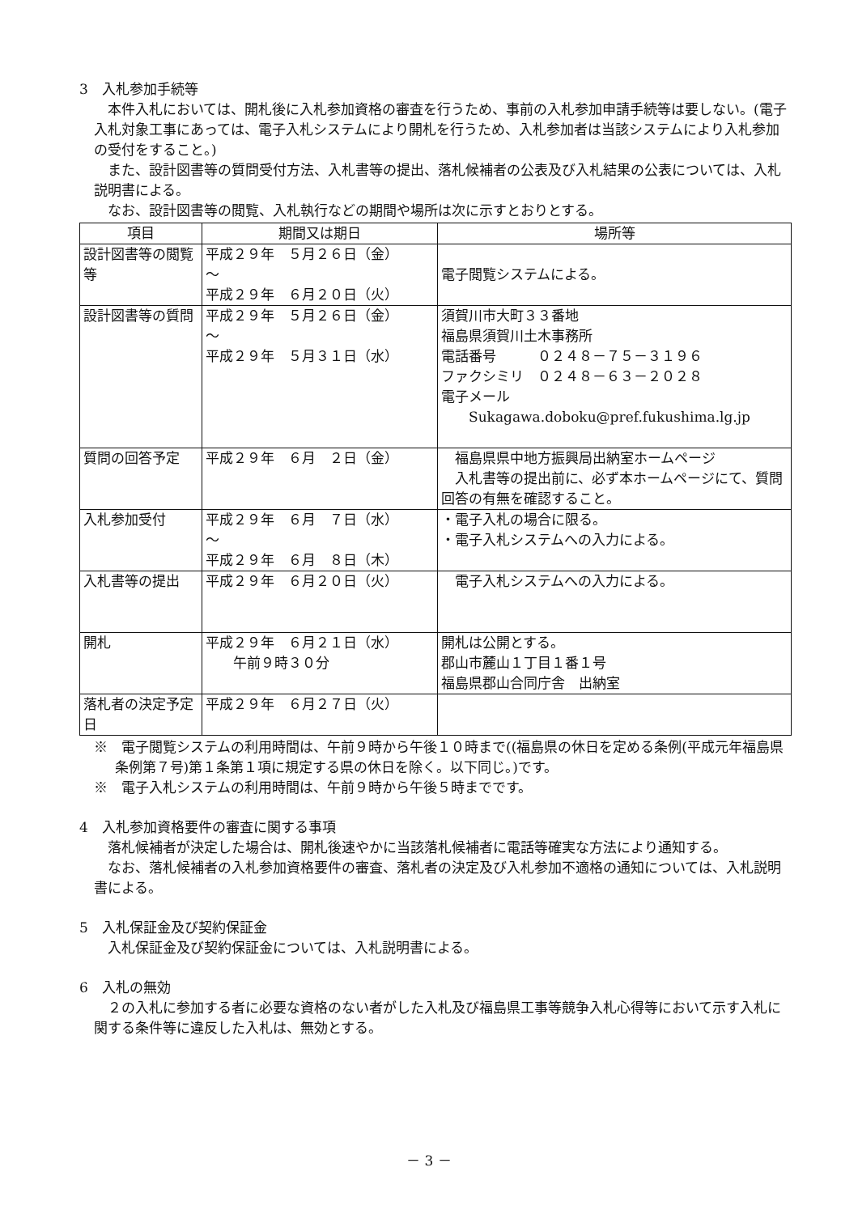3　入札参加手続等
本件入札においては、開札後に入札参加資格の審査を行うため、事前の入札参加申請手続等は要しない。(電子入札対象工事にあっては、電子入札システムにより開札を行うため、入札参加者は当該システムにより入札参加の受付をすること。)
また、設計図書等の質問受付方法、入札書等の提出、落札候補者の公表及び入札結果の公表については、入札説明書による。
なお、設計図書等の閲覧、入札執行などの期間や場所は次に示すとおりとする。
| 項目 | 期間又は期日 | 場所等 |
| --- | --- | --- |
| 設計図書等の閲覧等 | 平成２９年 ５月２６日（金） ～ 平成２９年 ６月２０日（火） | 電子閲覧システムによる。 |
| 設計図書等の質問 | 平成２９年 ５月２６日（金） ～ 平成２９年 ５月３１日（水） | 須賀川市大町３３番地 福島県須賀川土木事務所 電話番号 ０２４８－７５－３１９６ ファクシミリ ０２４８－６３－２０２８ 電子メール Sukagawa.doboku@pref.fukushima.lg.jp |
| 質問の回答予定 | 平成２９年 ６月 ２日（金） | 福島県県中地方振興局出納室ホームページ 入札書等の提出前に、必ず本ホームページにて、質問回答の有無を確認すること。 |
| 入札参加受付 | 平成２９年 ６月 ７日（水） ～ 平成２９年 ６月 ８日（木） | ・電子入札の場合に限る。 ・電子入札システムへの入力による。 |
| 入札書等の提出 | 平成２９年 ６月２０日（火） | 電子入札システムへの入力による。 |
| 開札 | 平成２９年 ６月２１日（水） 午前９時３０分 | 開札は公開とする。 郡山市麓山１丁目１番１号 福島県郡山合同庁舎 出納室 |
| 落札者の決定予定日 | 平成２９年 ６月２７日（火） | |
※　電子閲覧システムの利用時間は、午前９時から午後１０時まで((福島県の休日を定める条例(平成元年福島県条例第７号)第１条第１項に規定する県の休日を除く。以下同じ。)です。
※　電子入札システムの利用時間は、午前９時から午後５時までです。
4　入札参加資格要件の審査に関する事項
落札候補者が決定した場合は、開札後速やかに当該落札候補者に電話等確実な方法により通知する。
なお、落札候補者の入札参加資格要件の審査、落札者の決定及び入札参加不適格の通知については、入札説明書による。
5　入札保証金及び契約保証金
入札保証金及び契約保証金については、入札説明書による。
6　入札の無効
２の入札に参加する者に必要な資格のない者がした入札及び福島県工事等競争入札心得等において示す入札に関する条件等に違反した入札は、無効とする。
－ 3 －